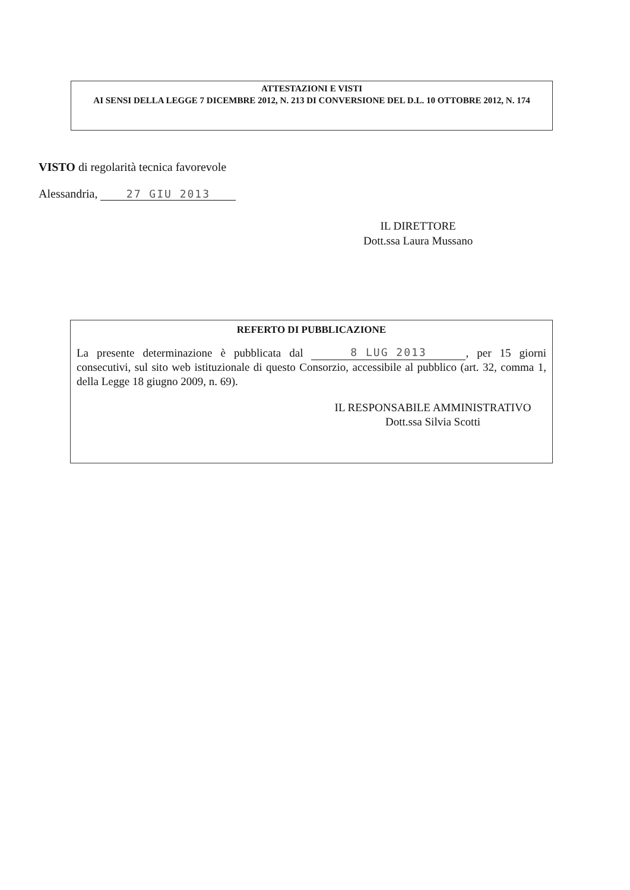ATTESTAZIONI E VISTI
AI SENSI DELLA LEGGE 7 DICEMBRE 2012, N. 213 DI CONVERSIONE DEL D.L. 10 OTTOBRE 2012, N. 174
VISTO di regolarità tecnica favorevole
Alessandria, 27 GIU 2013
IL DIRETTORE
Dott.ssa Laura Mussano
REFERTO DI PUBBLICAZIONE
La presente determinazione è pubblicata dal 8 LUG 2013, per 15 giorni consecutivi, sul sito web istituzionale di questo Consorzio, accessibile al pubblico (art. 32, comma 1, della Legge 18 giugno 2009, n. 69).
IL RESPONSABILE AMMINISTRATIVO
Dott.ssa Silvia Scotti